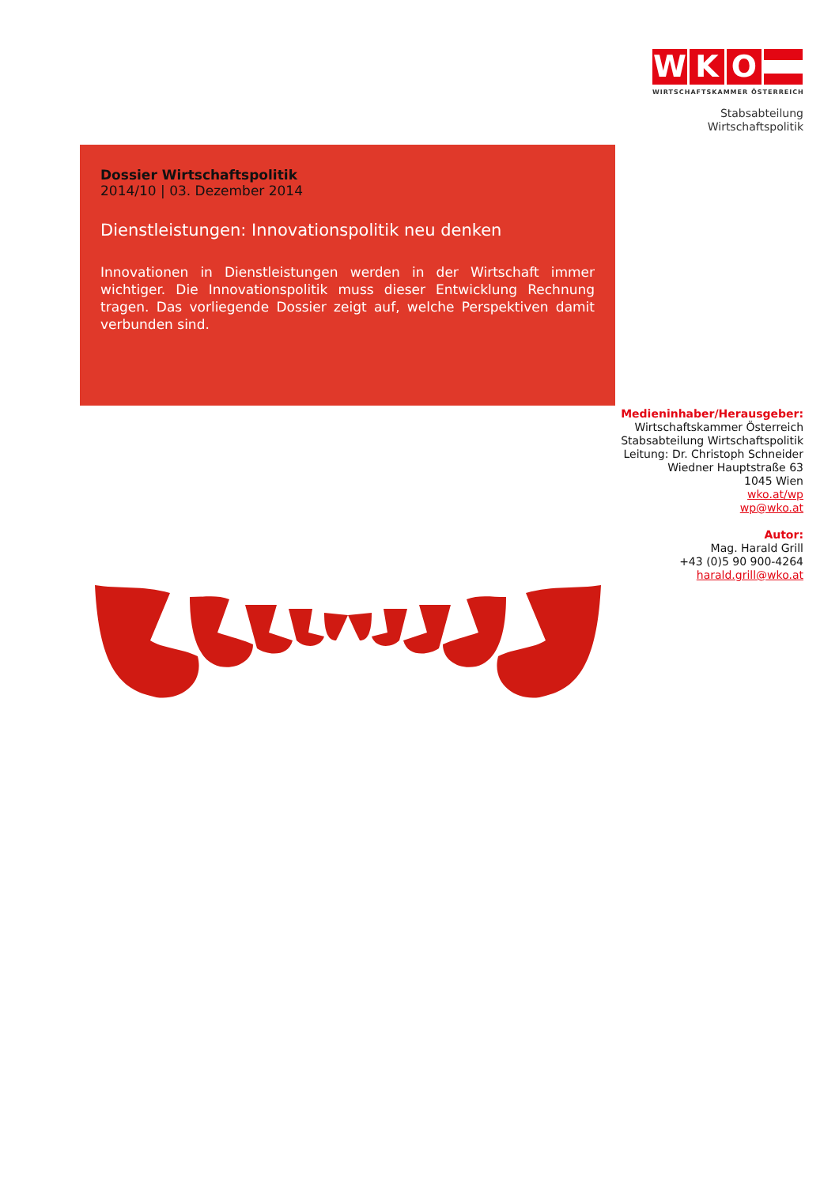W K O
WIRTSCHAFTSKAMMER ÖSTERREICH
Stabsabteilung
Wirtschaftspolitik
Dossier Wirtschaftspolitik
2014/10 | 03. Dezember 2014
Dienstleistungen: Innovationspolitik neu denken
Innovationen in Dienstleistungen werden in der Wirtschaft immer wichtiger. Die Innovationspolitik muss dieser Entwicklung Rechnung tragen. Das vorliegende Dossier zeigt auf, welche Perspektiven damit verbunden sind.
Medieninhaber/Herausgeber:
Wirtschaftskammer Österreich
Stabsabteilung Wirtschaftspolitik
Leitung: Dr. Christoph Schneider
Wiedner Hauptstraße 63
1045 Wien
wko.at/wp
wp@wko.at
Autor:
Mag. Harald Grill
+43 (0)5 90 900-4264
harald.grill@wko.at